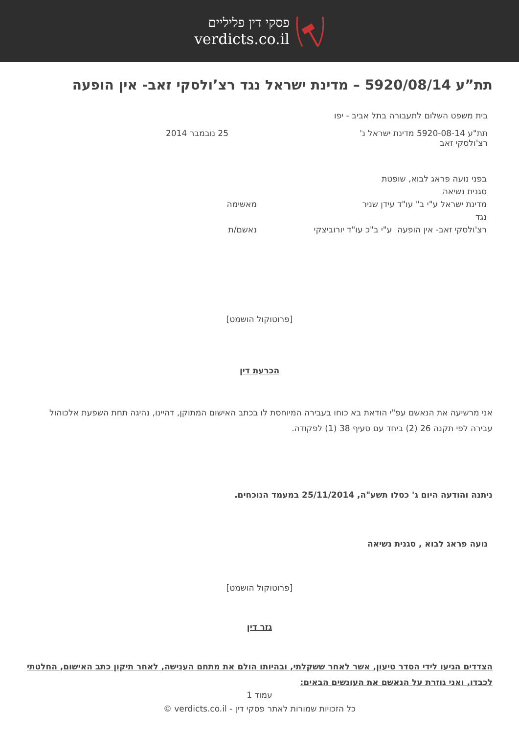פסקי דין פליליים
verdicts.co.il
תת”ע 5920/08/14 – מדינת ישראל נגד רצ’ולסקי זאב- אין הופעה
בית משפט השלום לתעבורה בתל אביב - יפו
תת"ע 5920-08-14 מדינת ישראל נ'
רצ'ולסקי זאב
25 נובמבר 2014
בפני נועה פראג לבוא, שופטת
סגנית נשיאה
מדינת ישראל ע"י ב" עו"ד עידן שניר מאשימה
נגד
רצ'ולסקי זאב- אין הופעה ע"י ב"כ עו"ד יורוביצקי נאשם/ת
[פרוטוקול הושמט]
הכרעת דין
אני מרשיעה את הנאשם עפ"י הודאת בא כוחו בעבירה המיוחסת לו בכתב האישום המתוקן, דהיינו, נהיגה תחת השפעת אלכוהול עבירה לפי תקנה 26 (2) ביחד עם סעיף 38 (1) לפקודה.
ניתנה והודעה היום ג' כסלו תשע"ה, 25/11/2014 במעמד הנוכחים.
נועה פראג לבוא , סגנית נשיאה
[פרוטוקול הושמט]
גזר דין
הצדדים הגיעו לידי הסדר טיעון, אשר לאחר ששקלתי, ובהיותו הולם את מתחם הענישה, לאחר תיקון כתב האישום, החלטתי לכבדו, ואני גוזרת על הנאשם את העונשים הבאים:
עמוד 1
כל הזכויות שמורות לאתר פסקי דין - verdicts.co.il ©